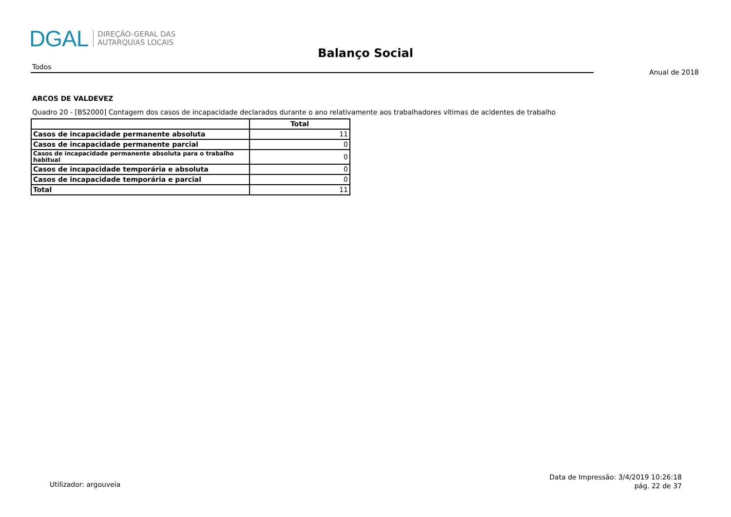DGAL
DIREÇÃO-GERAL DAS
AUTARQUIAS LOCAIS
Balanço Social
Todos
Anual de 2018
ARCOS DE VALDEVEZ
Quadro 20 - [BS2000] Contagem dos casos de incapacidade declarados durante o ano relativamente aos trabalhadores vítimas de acidentes de trabalho
| | Total |
| --- | --- |
| Casos de incapacidade permanente absoluta | 11 |
| Casos de incapacidade permanente parcial | 0 |
| Casos de incapacidade permanente absoluta para o trabalho habitual | 0 |
| Casos de incapacidade temporária e absoluta | 0 |
| Casos de incapacidade temporária e parcial | 0 |
| Total | 11 |
Utilizador: argouveia
Data de Impressão: 3/4/2019 10:26:18
pág. 22 de 37